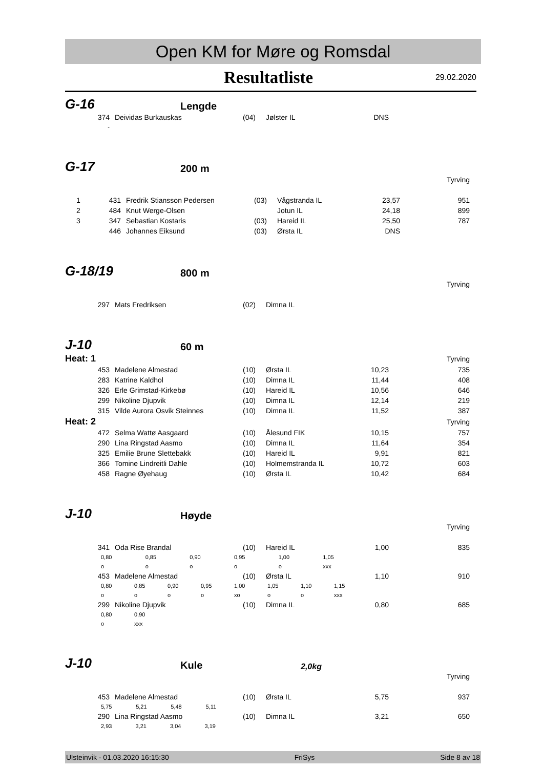Open KM for Møre og Romsdal
Resultatliste 29.02.2020
G-16 Lengde
| | 374 | Deividas Burkauskas | (04) | Jølster IL | DNS | |
| | - | | | | | |
G-17 200 m
| Tyrving | | | | | | |
| 1 | 431 | Fredrik Stiansson Pedersen | (03) | Vågstranda IL | 23,57 | 951 |
| 2 | 484 | Knut Werge-Olsen | | Jotun IL | 24,18 | 899 |
| 3 | 347 | Sebastian Kostaris | (03) | Hareid IL | 25,50 | 787 |
| | 446 | Johannes Eiksund | (03) | Ørsta IL | DNS | |
G-18/19 800 m
| Tyrving | | | | | | |
| | 297 | Mats Fredriksen | (02) | Dimna IL | | |
J-10 60 m
| Heat: 1 | | | Tyrving | | | |
| | 453 | Madelene Almestad | (10) | Ørsta IL | 10,23 | 735 |
| | 283 | Katrine Kaldhol | (10) | Dimna IL | 11,44 | 408 |
| | 326 | Erle Grimstad-Kirkebø | (10) | Hareid IL | 10,56 | 646 |
| | 299 | Nikoline Djupvik | (10) | Dimna IL | 12,14 | 219 |
| | 315 | Vilde Aurora Osvik Steinnes | (10) | Dimna IL | 11,52 | 387 |
| Heat: 2 | | | Tyrving | | | |
| | 472 | Selma Wattø Aasgaard | (10) | Ålesund FIK | 10,15 | 757 |
| | 290 | Lina Ringstad Aasmo | (10) | Dimna IL | 11,64 | 354 |
| | 325 | Emilie Brune Slettebakk | (10) | Hareid IL | 9,91 | 821 |
| | 366 | Tomine Lindreitli Dahle | (10) | Holmemstranda IL | 10,72 | 603 |
| | 458 | Ragne Øyehaug | (10) | Ørsta IL | 10,42 | 684 |
J-10 Høyde
| Tyrving | | | | | | |
| | 341 | Oda Rise Brandal | (10) | Hareid IL | 1,00 | 835 |
| 0,80 | 0,85 | 0,90 | 0,95 | 1,00 | 1,05 | | |
| o | o | o | o | o | xxx | | |
| | 453 | Madelene Almestad | (10) | Ørsta IL | 1,10 | 910 |
| 0,80 | 0,85 | 0,90 | 0,95 | 1,00 | 1,05 | 1,10 | 1,15 |
| o | o | o | o | xo | o | o | xxx |
| | 299 | Nikoline Djupvik | (10) | Dimna IL | 0,80 | 685 |
| 0,80 | 0,90 |
| o | xxx |
J-10 Kule 2,0kg
| Tyrving | | | | | | |
| | 453 | Madelene Almestad | (10) | Ørsta IL | 5,75 | 937 |
| 5,75 | 5,21 | 5,48 | 5,11 |
| | 290 | Lina Ringstad Aasmo | (10) | Dimna IL | 3,21 | 650 |
| 2,93 | 3,21 | 3,04 | 3,19 |
Ulsteinvik - 01.03.2020 16:15:30 FriSys Side 8 av 18